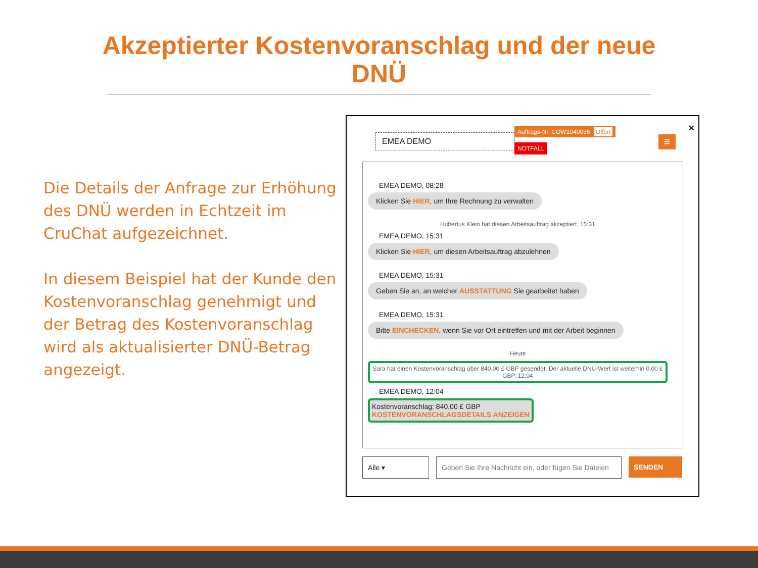Akzeptierter Kostenvoranschlag und der neue
DNÜ
Die Details der Anfrage zur Erhöhung des DNÜ werden in Echtzeit im CruChat aufgezeichnet.
In diesem Beispiel hat der Kunde den Kostenvoranschlag genehmigt und der Betrag des Kostenvoranschlag wird als aktualisierter DNÜ-Betrag angezeigt.
EMEA DEMO
Auftrags-Nr. COW1040036 Offen
NOTFALL ≡
×
EMEA DEMO, 08:28
Klicken Sie HIER, um Ihre Rechnung zu verwalten
Hubertus Klein hat diesen Arbeitsauftrag akzeptiert, 15:31
EMEA DEMO, 15:31
Klicken Sie HIER, um diesen Arbeitsauftrag abzulehnen
EMEA DEMO, 15:31
Geben Sie an, an welcher AUSSTATTUNG Sie gearbeitet haben
EMEA DEMO, 15:31
Bitte EINCHECKEN, wenn Sie vor Ort eintreffen und mit der Arbeit beginnen
Heute
Sara hat einen Kostenvoranschlag über 840,00 £ GBP gesendet. Der aktuelle DNÜ-Wert ist weiterhin 0,00 £ GBP, 12:04
EMEA DEMO, 12:04
Kostenvoranschlag: 840,00 £ GBP
KOSTENVORANSCHLAGSDETAILS ANZEIGEN
Alle ▾ Geben Sie Ihre Nachricht ein, oder fügen Sie Dateien
SENDEN